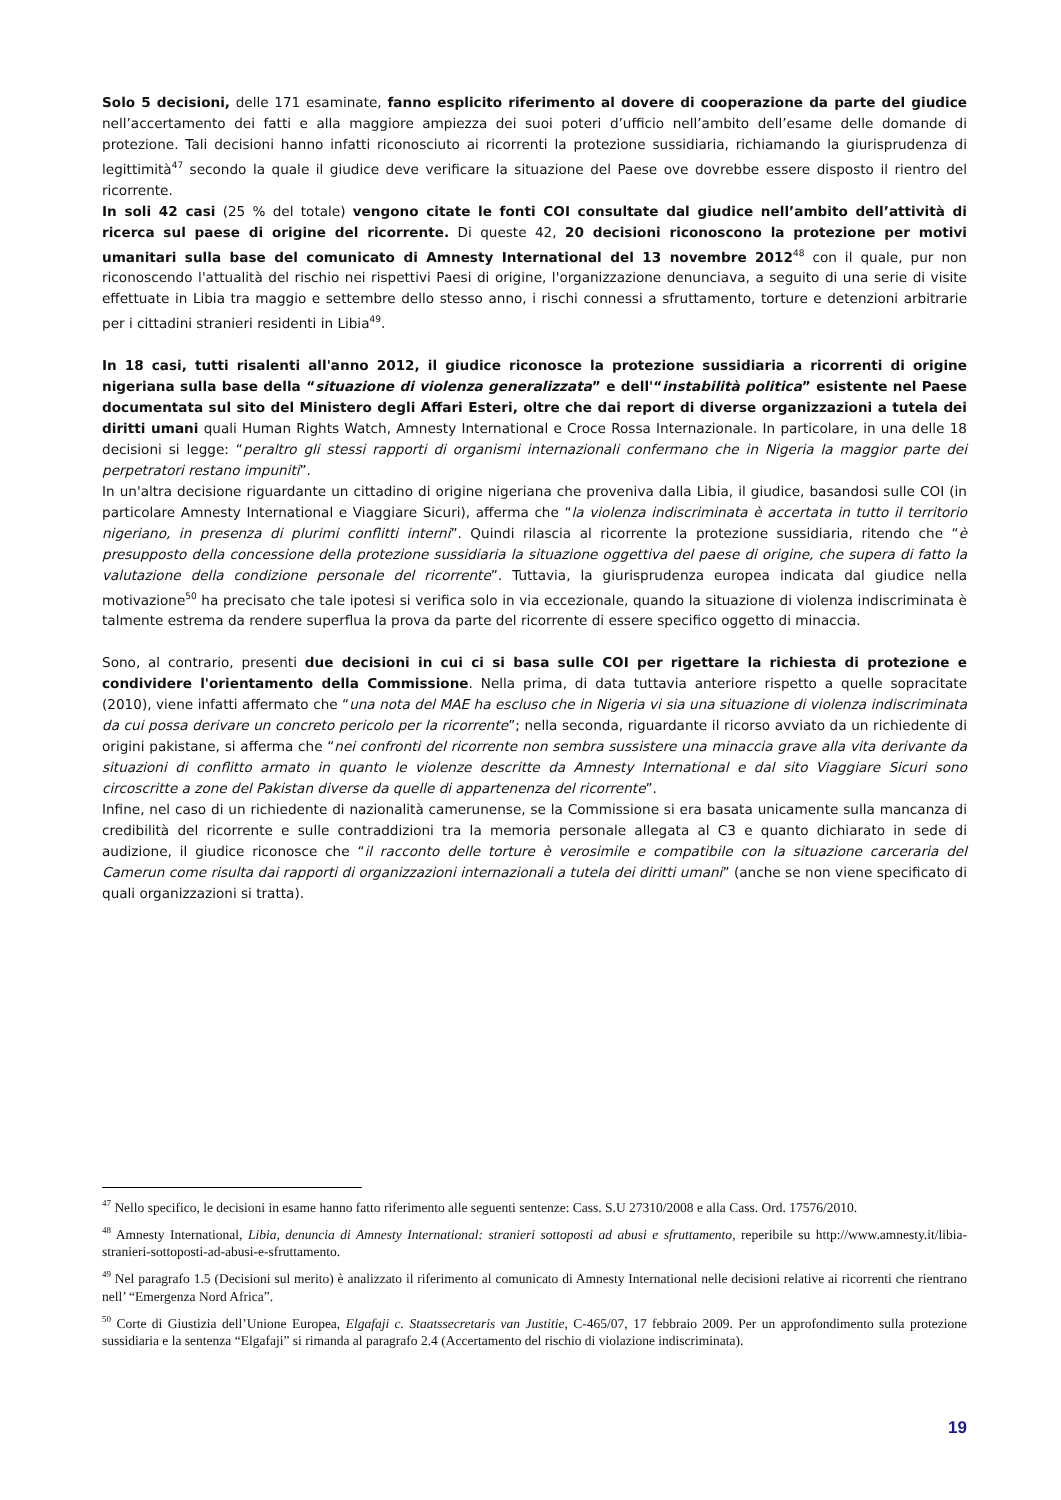Solo 5 decisioni, delle 171 esaminate, fanno esplicito riferimento al dovere di cooperazione da parte del giudice nell’accertamento dei fatti e alla maggiore ampiezza dei suoi poteri d’ufficio nell’ambito dell’esame delle domande di protezione. Tali decisioni hanno infatti riconosciuto ai ricorrenti la protezione sussidiaria, richiamando la giurisprudenza di legittimità<sup>47</sup> secondo la quale il giudice deve verificare la situazione del Paese ove dovrebbe essere disposto il rientro del ricorrente.
In soli 42 casi (25 % del totale) vengono citate le fonti COI consultate dal giudice nell’ambito dell’attività di ricerca sul paese di origine del ricorrente. Di queste 42, 20 decisioni riconoscono la protezione per motivi umanitari sulla base del comunicato di Amnesty International del 13 novembre 2012<sup>48</sup> con il quale, pur non riconoscendo l'attualità del rischio nei rispettivi Paesi di origine, l'organizzazione denunciava, a seguito di una serie di visite effettuate in Libia tra maggio e settembre dello stesso anno, i rischi connessi a sfruttamento, torture e detenzioni arbitrarie per i cittadini stranieri residenti in Libia<sup>49</sup>.
In 18 casi, tutti risalenti all'anno 2012, il giudice riconosce la protezione sussidiaria a ricorrenti di origine nigeriana sulla base della “situazione di violenza generalizzata” e dell'“instabilità politica” esistente nel Paese documentata sul sito del Ministero degli Affari Esteri, oltre che dai report di diverse organizzazioni a tutela dei diritti umani quali Human Rights Watch, Amnesty International e Croce Rossa Internazionale. In particolare, in una delle 18 decisioni si legge: “peraltro gli stessi rapporti di organismi internazionali confermano che in Nigeria la maggior parte dei perpetratori restano impuniti”.
In un'altra decisione riguardante un cittadino di origine nigeriana che proveniva dalla Libia, il giudice, basandosi sulle COI (in particolare Amnesty International e Viaggiare Sicuri), afferma che “la violenza indiscriminata è accertata in tutto il territorio nigeriano, in presenza di plurimi conflitti interni”. Quindi rilascia al ricorrente la protezione sussidiaria, ritendo che “è presupposto della concessione della protezione sussidiaria la situazione oggettiva del paese di origine, che supera di fatto la valutazione della condizione personale del ricorrente”. Tuttavia, la giurisprudenza europea indicata dal giudice nella motivazione<sup>50</sup> ha precisato che tale ipotesi si verifica solo in via eccezionale, quando la situazione di violenza indiscriminata è talmente estrema da rendere superflua la prova da parte del ricorrente di essere specifico oggetto di minaccia.
Sono, al contrario, presenti due decisioni in cui ci si basa sulle COI per rigettare la richiesta di protezione e condividere l'orientamento della Commissione. Nella prima, di data tuttavia anteriore rispetto a quelle sopracitate (2010), viene infatti affermato che “una nota del MAE ha escluso che in Nigeria vi sia una situazione di violenza indiscriminata da cui possa derivare un concreto pericolo per la ricorrente”; nella seconda, riguardante il ricorso avviato da un richiedente di origini pakistane, si afferma che “nei confronti del ricorrente non sembra sussistere una minaccia grave alla vita derivante da situazioni di conflitto armato in quanto le violenze descritte da Amnesty International e dal sito Viaggiare Sicuri sono circoscritte a zone del Pakistan diverse da quelle di appartenenza del ricorrente”.
Infine, nel caso di un richiedente di nazionalità camerunense, se la Commissione si era basata unicamente sulla mancanza di credibilità del ricorrente e sulle contraddizioni tra la memoria personale allegata al C3 e quanto dichiarato in sede di audizione, il giudice riconosce che “il racconto delle torture è verosimile e compatibile con la situazione carceraria del Camerun come risulta dai rapporti di organizzazioni internazionali a tutela dei diritti umani” (anche se non viene specificato di quali organizzazioni si tratta).
<sup>47</sup> Nello specifico, le decisioni in esame hanno fatto riferimento alle seguenti sentenze: Cass. S.U 27310/2008 e alla Cass. Ord. 17576/2010.
<sup>48</sup> Amnesty International, Libia, denuncia di Amnesty International: stranieri sottoposti ad abusi e sfruttamento, reperibile su http://www.amnesty.it/libia-stranieri-sottoposti-ad-abusi-e-sfruttamento.
<sup>49</sup> Nel paragrafo 1.5 (Decisioni sul merito) è analizzato il riferimento al comunicato di Amnesty International nelle decisioni relative ai ricorrenti che rientrano nell’ “Emergenza Nord Africa”.
<sup>50</sup> Corte di Giustizia dell’Unione Europea, Elgafaji c. Staatssecretaris van Justitie, C-465/07, 17 febbraio 2009. Per un approfondimento sulla protezione sussidiaria e la sentenza “Elgafaji” si rimanda al paragrafo 2.4 (Accertamento del rischio di violazione indiscriminata).
19